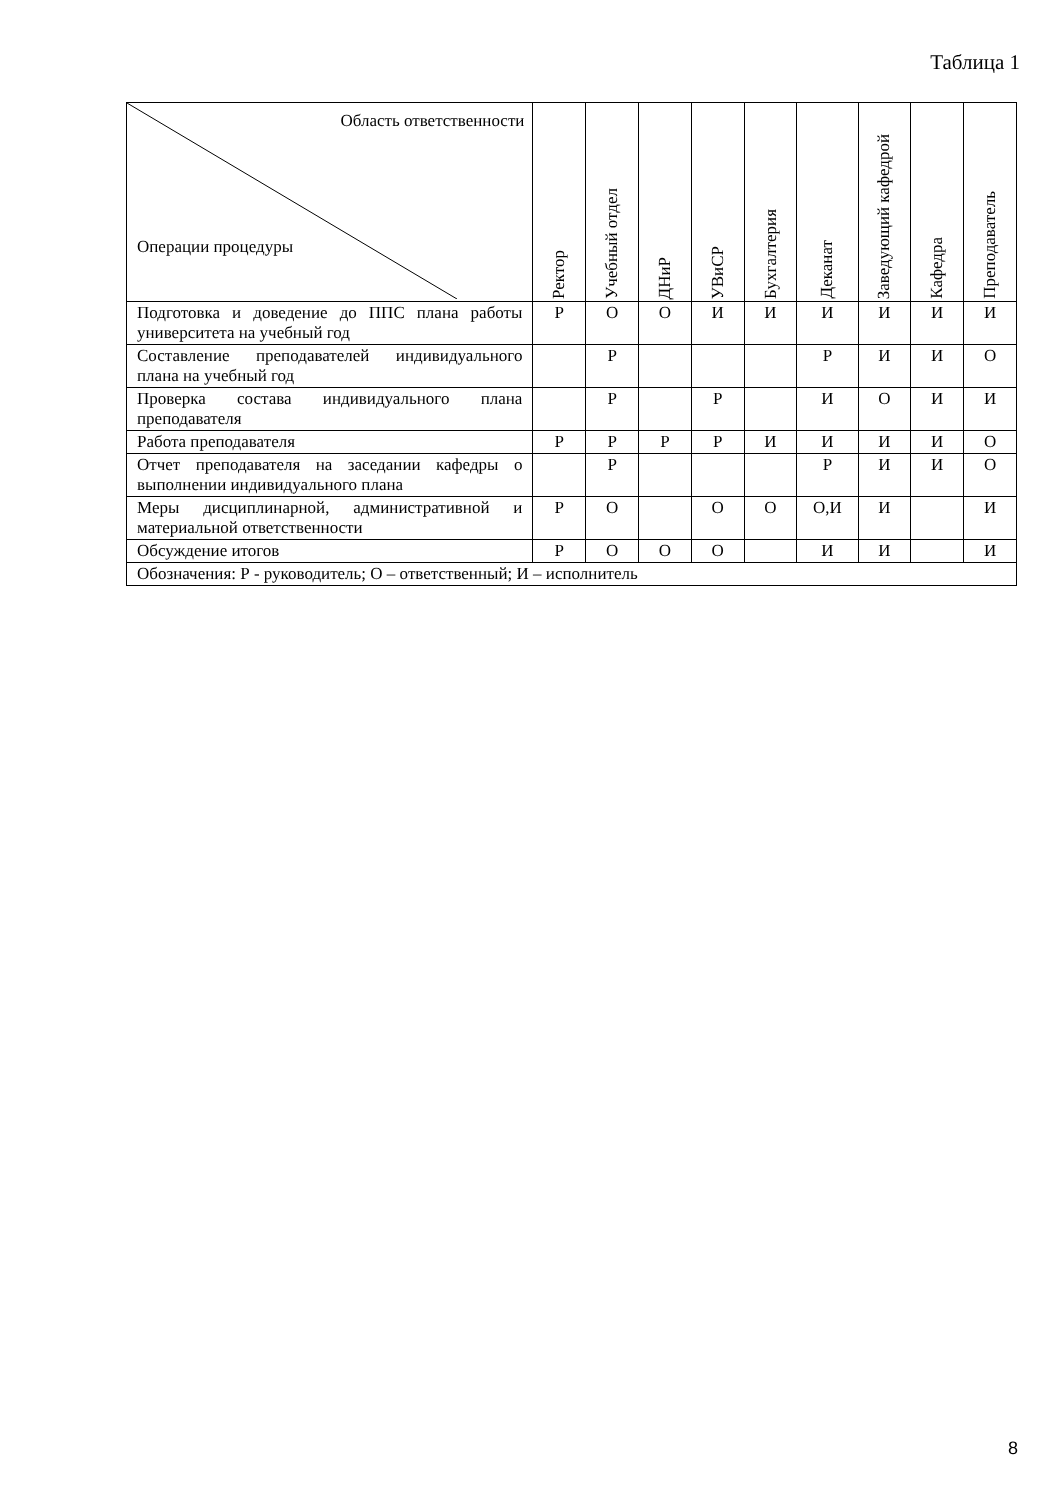Таблица 1
| Область ответственности Операции процедуры | Ректор | Учебный отдел | ДНиР | УВиСР | Бухгалтерия | Деканат | Заведующий кафедрой | Кафедра | Преподаватель |
| --- | --- | --- | --- | --- | --- | --- | --- | --- | --- |
| Подготовка и доведение до ППС плана работы университета на учебный год | Р | О | О | И | И | И | И | И | И |
| Составление преподавателей индивидуального плана на учебный год | | Р | | | | Р | И | И | О |
| Проверка состава индивидуального плана преподавателя | | Р | | Р | | И | О | И | И |
| Работа преподавателя | Р | Р | Р | Р | И | И | И | И | О |
| Отчет преподавателя на заседании кафедры о выполнении индивидуального плана | | Р | | | | Р | И | И | О |
| Меры дисциплинарной, административной и материальной ответственности | Р | О | | О | О | О,И | И | | И |
| Обсуждение итогов | Р | О | О | О | | И | И | | И |
| Обозначения: Р - руководитель; О – ответственный; И – исполнитель | | | | | | | | | |
8